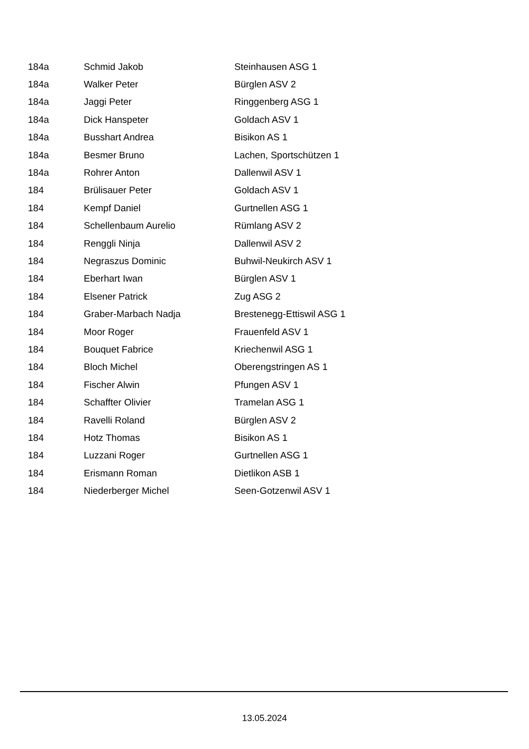| 184a | Schmid Jakob | Steinhausen ASG 1 |
| 184a | Walker Peter | Bürglen ASV 2 |
| 184a | Jaggi Peter | Ringgenberg ASG 1 |
| 184a | Dick Hanspeter | Goldach ASV 1 |
| 184a | Busshart Andrea | Bisikon AS 1 |
| 184a | Besmer Bruno | Lachen, Sportschützen 1 |
| 184a | Rohrer Anton | Dallenwil ASV 1 |
| 184 | Brülisauer Peter | Goldach ASV 1 |
| 184 | Kempf Daniel | Gurtnellen ASG 1 |
| 184 | Schellenbaum Aurelio | Rümlang ASV 2 |
| 184 | Renggli Ninja | Dallenwil ASV 2 |
| 184 | Negraszus Dominic | Buhwil-Neukirch ASV 1 |
| 184 | Eberhart Iwan | Bürglen ASV 1 |
| 184 | Elsener Patrick | Zug ASG 2 |
| 184 | Graber-Marbach Nadja | Brestenegg-Ettiswil ASG 1 |
| 184 | Moor Roger | Frauenfeld ASV 1 |
| 184 | Bouquet Fabrice | Kriechenwil ASG 1 |
| 184 | Bloch Michel | Oberengstringen AS 1 |
| 184 | Fischer Alwin | Pfungen ASV 1 |
| 184 | Schaffter Olivier | Tramelan ASG 1 |
| 184 | Ravelli Roland | Bürglen ASV 2 |
| 184 | Hotz Thomas | Bisikon AS 1 |
| 184 | Luzzani Roger | Gurtnellen ASG 1 |
| 184 | Erismann Roman | Dietlikon ASB 1 |
| 184 | Niederberger Michel | Seen-Gotzenwil ASV 1 |
13.05.2024